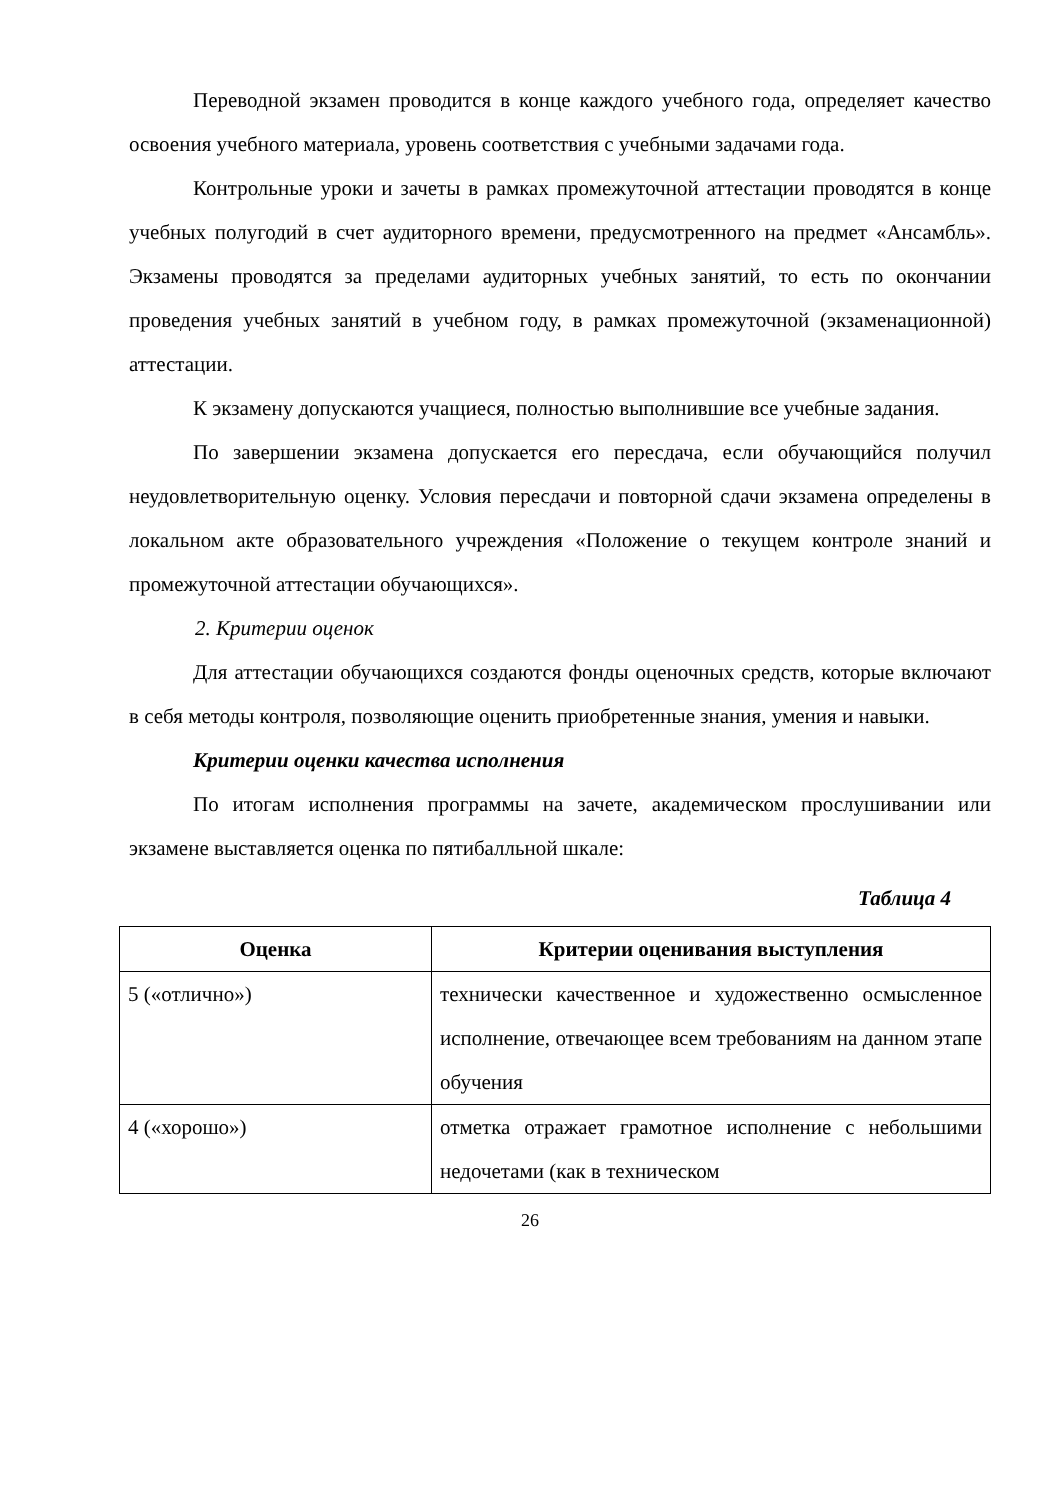Переводной экзамен проводится в конце каждого учебного года, определяет качество освоения учебного материала, уровень соответствия с учебными задачами года.
Контрольные уроки и зачеты в рамках промежуточной аттестации проводятся в конце учебных полугодий в счет аудиторного времени, предусмотренного на предмет «Ансамбль». Экзамены проводятся за пределами аудиторных учебных занятий, то есть по окончании проведения учебных занятий в учебном году, в рамках промежуточной (экзаменационной) аттестации.
К экзамену допускаются учащиеся, полностью выполнившие все учебные задания.
По завершении экзамена допускается его пересдача, если обучающийся получил неудовлетворительную оценку. Условия пересдачи и повторной сдачи экзамена определены в локальном акте образовательного учреждения «Положение о текущем контроле знаний и промежуточной аттестации обучающихся».
2. Критерии оценок
Для аттестации обучающихся создаются фонды оценочных средств, которые включают в себя методы контроля, позволяющие оценить приобретенные знания, умения и навыки.
Критерии оценки качества исполнения
По итогам исполнения программы на зачете, академическом прослушивании или экзамене выставляется оценка по пятибалльной шкале:
Таблица 4
| Оценка | Критерии оценивания выступления |
| --- | --- |
| 5 («отлично») | технически качественное и художественно осмысленное исполнение, отвечающее всем требованиям на данном этапе обучения |
| 4 («хорошо») | отметка отражает грамотное исполнение с небольшими недочетами (как в техническом |
26